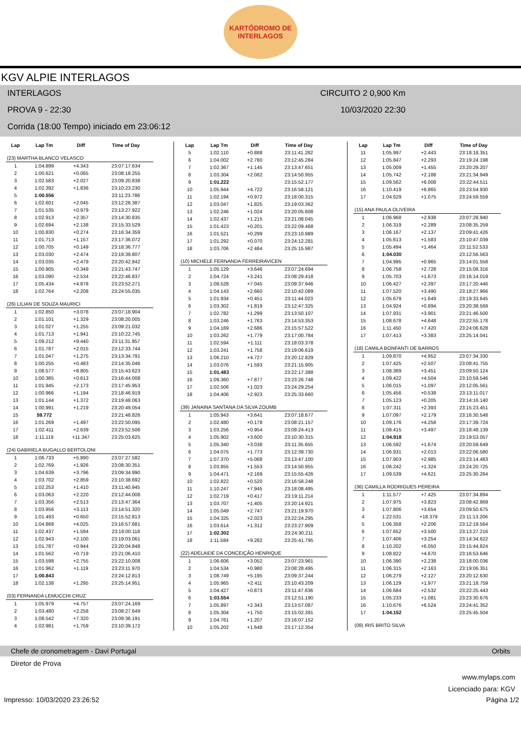KARTÓDROMO DE
INTERLAGOS
KGV ALPIE INTERLAGOS
INTERLAGOS CIRCUITO 2 0,900 Km
PROVA 9 - 22:30 10/03/2020 22:30
Corrida (18:00 Tempo) iniciado em 23:06:12
| Lap | Lap Tm | Diff | Time of Day |
| --- | --- | --- | --- |
| (23) MARTHA BLANCO VELASCO | | | |
| 1 | 1:04.899 | +4.343 | 23:07:17.634 |
| 2 | 1:00.621 | +0.065 | 23:08:18.255 |
| 3 | 1:02.583 | +2.027 | 23:09:20.838 |
| 4 | 1:02.392 | +1.836 | 23:10:23.230 |
| 5 | 1:00.556 | | 23:11:23.786 |
| 6 | 1:02.601 | +2.045 | 23:12:26.387 |
| 7 | 1:01.535 | +0.979 | 23:13:27.922 |
| 8 | 1:02.913 | +2.357 | 23:14:30.835 |
| 9 | 1:02.694 | +2.138 | 23:15:33.529 |
| 10 | 1:00.830 | +0.274 | 23:16:34.359 |
| 11 | 1:01.713 | +1.157 | 23:17:36.072 |
| 12 | 1:00.705 | +0.149 | 23:18:36.777 |
| 13 | 1:03.030 | +2.474 | 23:19:39.807 |
| 14 | 1:03.035 | +2.479 | 23:20:42.842 |
| 15 | 1:00.905 | +0.349 | 23:21:43.747 |
| 16 | 1:03.090 | +2.534 | 23:22:46.837 |
| 17 | 1:05.434 | +4.878 | 23:23:52.271 |
| 18 | 1:02.764 | +2.208 | 23:24:55.035 |
| (26) LILIAN DE SOUZA MAURICI | | | |
| 1 | 1:02.850 | +3.078 | 23:07:18.904 |
| 2 | 1:01.101 | +1.329 | 23:08:20.005 |
| 3 | 1:01.027 | +1.255 | 23:09:21.032 |
| 4 | 1:01.713 | +1.941 | 23:10:22.745 |
| 5 | 1:09.212 | +9.440 | 23:11:31.957 |
| 6 | 1:01.787 | +2.015 | 23:12:33.744 |
| 7 | 1:01.047 | +1.275 | 23:13:34.791 |
| 8 | 1:00.255 | +0.483 | 23:14:35.046 |
| 9 | 1:08.577 | +8.805 | 23:15:43.623 |
| 10 | 1:00.385 | +0.613 | 23:16:44.008 |
| 11 | 1:01.945 | +2.173 | 23:17:45.953 |
| 12 | 1:00.966 | +1.194 | 23:18:46.919 |
| 13 | 1:01.144 | +1.372 | 23:19:48.063 |
| 14 | 1:00.991 | +1.219 | 23:20:49.054 |
| 15 | 59.772 | | 23:21:48.826 |
| 16 | 1:01.269 | +1.497 | 23:22:50.095 |
| 17 | 1:02.411 | +2.639 | 23:23:52.506 |
| 18 | 1:11.119 | +11.347 | 23:25:03.625 |
| (24) GABRIELA BUGALLO BERTOLONI | | | |
| 1 | 1:06.733 | +5.890 | 23:07:27.582 |
| 2 | 1:02.769 | +1.926 | 23:08:30.351 |
| 3 | 1:04.639 | +3.796 | 23:09:34.990 |
| 4 | 1:03.702 | +2.859 | 23:10:38.692 |
| 5 | 1:02.253 | +1.410 | 23:11:40.945 |
| 6 | 1:03.063 | +2.220 | 23:12:44.008 |
| 7 | 1:03.356 | +2.513 | 23:13:47.364 |
| 8 | 1:03.956 | +3.113 | 23:14:51.320 |
| 9 | 1:01.493 | +0.650 | 23:15:52.813 |
| 10 | 1:04.868 | +4.025 | 23:16:57.681 |
| 11 | 1:02.437 | +1.594 | 23:18:00.118 |
| 12 | 1:02.943 | +2.100 | 23:19:03.061 |
| 13 | 1:01.787 | +0.944 | 23:20:04.848 |
| 14 | 1:01.562 | +0.719 | 23:21:06.410 |
| 15 | 1:03.598 | +2.755 | 23:22:10.008 |
| 16 | 1:01.962 | +1.119 | 23:23:11.970 |
| 17 | 1:00.843 | | 23:24:12.813 |
| 18 | 1:02.138 | +1.295 | 23:25:14.951 |
| (03) FERNANDA LEMUCCHI CRUZ | | | |
| 1 | 1:05.979 | +4.757 | 23:07:24.169 |
| 2 | 1:03.480 | +2.258 | 23:08:27.649 |
| 3 | 1:08.542 | +7.320 | 23:09:36.191 |
| 4 | 1:02.981 | +1.759 | 23:10:39.172 |
| Lap | Lap Tm | Diff | Time of Day |
| --- | --- | --- | --- |
| 5 | 1:02.110 | +0.888 | 23:11:41.282 |
| 6 | 1:04.002 | +2.780 | 23:12:45.284 |
| 7 | 1:02.367 | +1.145 | 23:13:47.651 |
| 8 | 1:03.304 | +2.082 | 23:14:50.955 |
| 9 | 1:01.222 | | 23:15:52.177 |
| 10 | 1:05.944 | +4.722 | 23:16:58.121 |
| 11 | 1:02.194 | +0.972 | 23:18:00.315 |
| 12 | 1:03.047 | +1.825 | 23:19:03.362 |
| 13 | 1:02.246 | +1.024 | 23:20:05.608 |
| 14 | 1:02.437 | +1.215 | 23:21:08.045 |
| 15 | 1:01.423 | +0.201 | 23:22:09.468 |
| 16 | 1:01.521 | +0.299 | 23:23:10.989 |
| 17 | 1:01.292 | +0.070 | 23:24:12.281 |
| 18 | 1:03.706 | +2.484 | 23:25:15.987 |
| (10) MICHELE FERNANDA FERREIRAVICEN | | | |
| 1 | 1:05.129 | +3.646 | 23:07:24.694 |
| 2 | 1:04.724 | +3.241 | 23:08:29.418 |
| 3 | 1:08.528 | +7.045 | 23:09:37.946 |
| 4 | 1:04.143 | +2.660 | 23:10:42.089 |
| 5 | 1:01.934 | +0.451 | 23:11:44.023 |
| 6 | 1:03.302 | +1.819 | 23:12:47.325 |
| 7 | 1:02.782 | +1.299 | 23:13:50.107 |
| 8 | 1:03.246 | +1.763 | 23:14:53.353 |
| 9 | 1:04.169 | +2.686 | 23:15:57.522 |
| 10 | 1:03.262 | +1.779 | 23:17:00.784 |
| 11 | 1:02.594 | +1.111 | 23:18:03.378 |
| 12 | 1:03.241 | +1.758 | 23:19:06.619 |
| 13 | 1:06.210 | +4.727 | 23:20:12.829 |
| 14 | 1:03.076 | +1.593 | 23:21:15.905 |
| 15 | 1:01.483 | | 23:22:17.388 |
| 16 | 1:09.360 | +7.877 | 23:23:26.748 |
| 17 | 1:02.506 | +1.023 | 23:24:29.254 |
| 18 | 1:04.406 | +2.923 | 23:25:33.660 |
| (39) JANAINA SANTANA DA SILVA ZOUMB | | | |
| 1 | 1:05.943 | +3.641 | 23:07:18.677 |
| 2 | 1:02.480 | +0.178 | 23:08:21.157 |
| 3 | 1:03.256 | +0.954 | 23:09:24.413 |
| 4 | 1:05.902 | +3.600 | 23:10:30.315 |
| 5 | 1:05.340 | +3.038 | 23:11:35.655 |
| 6 | 1:04.075 | +1.773 | 23:12:39.730 |
| 7 | 1:07.370 | +5.068 | 23:13:47.100 |
| 8 | 1:03.855 | +1.553 | 23:14:50.955 |
| 9 | 1:04.471 | +2.169 | 23:15:55.426 |
| 10 | 1:02.822 | +0.520 | 23:16:58.248 |
| 11 | 1:10.247 | +7.945 | 23:18:08.495 |
| 12 | 1:02.719 | +0.417 | 23:19:11.214 |
| 13 | 1:03.707 | +1.405 | 23:20:14.921 |
| 14 | 1:05.049 | +2.747 | 23:21:19.970 |
| 15 | 1:04.325 | +2.023 | 23:22:24.295 |
| 16 | 1:03.614 | +1.312 | 23:23:27.909 |
| 17 | 1:02.302 | | 23:24:30.211 |
| 18 | 1:11.584 | +9.282 | 23:25:41.795 |
| (22) ADELAIDE DA CONCEIÇÃO HENRIQUE | | | |
| 1 | 1:06.606 | +3.052 | 23:07:23.961 |
| 2 | 1:04.534 | +0.980 | 23:08:28.495 |
| 3 | 1:08.749 | +5.195 | 23:09:37.244 |
| 4 | 1:05.965 | +2.411 | 23:10:43.209 |
| 5 | 1:04.427 | +0.873 | 23:11:47.636 |
| 6 | 1:03.554 | | 23:12:51.190 |
| 7 | 1:05.897 | +2.343 | 23:13:57.087 |
| 8 | 1:05.304 | +1.750 | 23:15:02.391 |
| 9 | 1:04.761 | +1.207 | 23:16:07.152 |
| 10 | 1:05.202 | +1.648 | 23:17:12.354 |
| Lap | Lap Tm | Diff | Time of Day |
| --- | --- | --- | --- |
| 11 | 1:05.997 | +2.443 | 23:18:18.351 |
| 12 | 1:05.847 | +2.293 | 23:19:24.198 |
| 13 | 1:05.009 | +1.455 | 23:20:29.207 |
| 14 | 1:05.742 | +2.188 | 23:21:34.949 |
| 15 | 1:09.562 | +6.008 | 23:22:44.511 |
| 16 | 1:10.419 | +6.865 | 23:23:54.930 |
| 17 | 1:04.629 | +1.075 | 23:24:59.559 |
| (15) ANA PAULA OLIVEIRA | | | |
| 1 | 1:06.968 | +2.938 | 23:07:28.940 |
| 2 | 1:06.319 | +2.289 | 23:08:35.259 |
| 3 | 1:06.167 | +2.137 | 23:09:41.426 |
| 4 | 1:05.613 | +1.583 | 23:10:47.039 |
| 5 | 1:05.494 | +1.464 | 23:11:52.533 |
| 6 | 1:04.030 | | 23:12:56.563 |
| 7 | 1:04.995 | +0.965 | 23:14:01.558 |
| 8 | 1:06.758 | +2.728 | 23:15:08.316 |
| 9 | 1:05.703 | +1.673 | 23:16:14.019 |
| 10 | 1:06.427 | +2.397 | 23:17:20.446 |
| 11 | 1:07.520 | +3.490 | 23:18:27.966 |
| 12 | 1:05.679 | +1.649 | 23:19:33.645 |
| 13 | 1:04.924 | +0.894 | 23:20:38.569 |
| 14 | 1:07.931 | +3.901 | 23:21:46.500 |
| 15 | 1:08.678 | +4.648 | 23:22:55.178 |
| 16 | 1:11.450 | +7.420 | 23:24:06.628 |
| 17 | 1:07.413 | +3.383 | 23:25:14.041 |
| (18) CAMILA BONFANTI DE BARROS | | | |
| 1 | 1:09.870 | +4.952 | 23:07:34.330 |
| 2 | 1:07.425 | +2.507 | 23:08:41.755 |
| 3 | 1:08.369 | +3.451 | 23:09:50.124 |
| 4 | 1:09.422 | +4.504 | 23:10:59.546 |
| 5 | 1:06.015 | +1.097 | 23:12:05.561 |
| 6 | 1:05.456 | +0.538 | 23:13:11.017 |
| 7 | 1:05.123 | +0.205 | 23:14:16.140 |
| 8 | 1:07.311 | +2.393 | 23:15:23.451 |
| 9 | 1:07.097 | +2.179 | 23:16:30.548 |
| 10 | 1:09.176 | +4.258 | 23:17:39.724 |
| 11 | 1:08.415 | +3.497 | 23:18:48.139 |
| 12 | 1:04.918 | | 23:19:53.057 |
| 13 | 1:06.592 | +1.674 | 23:20:59.649 |
| 14 | 1:06.931 | +2.013 | 23:22:06.580 |
| 15 | 1:07.903 | +2.985 | 23:23:14.483 |
| 16 | 1:06.242 | +1.324 | 23:24:20.725 |
| 17 | 1:09.539 | +4.621 | 23:25:30.264 |
| (36) CAMILLA RODRIGUES PEREIRA | | | |
| 1 | 1:11.577 | +7.425 | 23:07:34.894 |
| 2 | 1:07.975 | +3.823 | 23:08:42.869 |
| 3 | 1:07.806 | +3.654 | 23:09:50.675 |
| 4 | 1:22.531 | +18.379 | 23:11:13.206 |
| 5 | 1:06.358 | +2.206 | 23:12:19.564 |
| 6 | 1:07.652 | +3.500 | 23:13:27.216 |
| 7 | 1:07.406 | +3.254 | 23:14:34.622 |
| 8 | 1:10.202 | +6.050 | 23:15:44.824 |
| 9 | 1:08.822 | +4.670 | 23:16:53.646 |
| 10 | 1:06.390 | +2.238 | 23:18:00.036 |
| 11 | 1:06.315 | +2.163 | 23:19:06.351 |
| 12 | 1:06.279 | +2.127 | 23:20:12.630 |
| 13 | 1:06.129 | +1.977 | 23:21:18.759 |
| 14 | 1:06.684 | +2.532 | 23:22:25.443 |
| 15 | 1:05.233 | +1.081 | 23:23:30.676 |
| 16 | 1:10.676 | +6.524 | 23:24:41.352 |
| 17 | 1:04.152 | | 23:25:45.504 |
| (08) IRIS BRITO SILVA | | | |
Chefe de cronometragem - Davi Portugal Orbits
Diretor de Prova
www.mylaps.com
Licenciado para: KGV
Impresso: 10/03/2020 23:26:52 Página 1/2